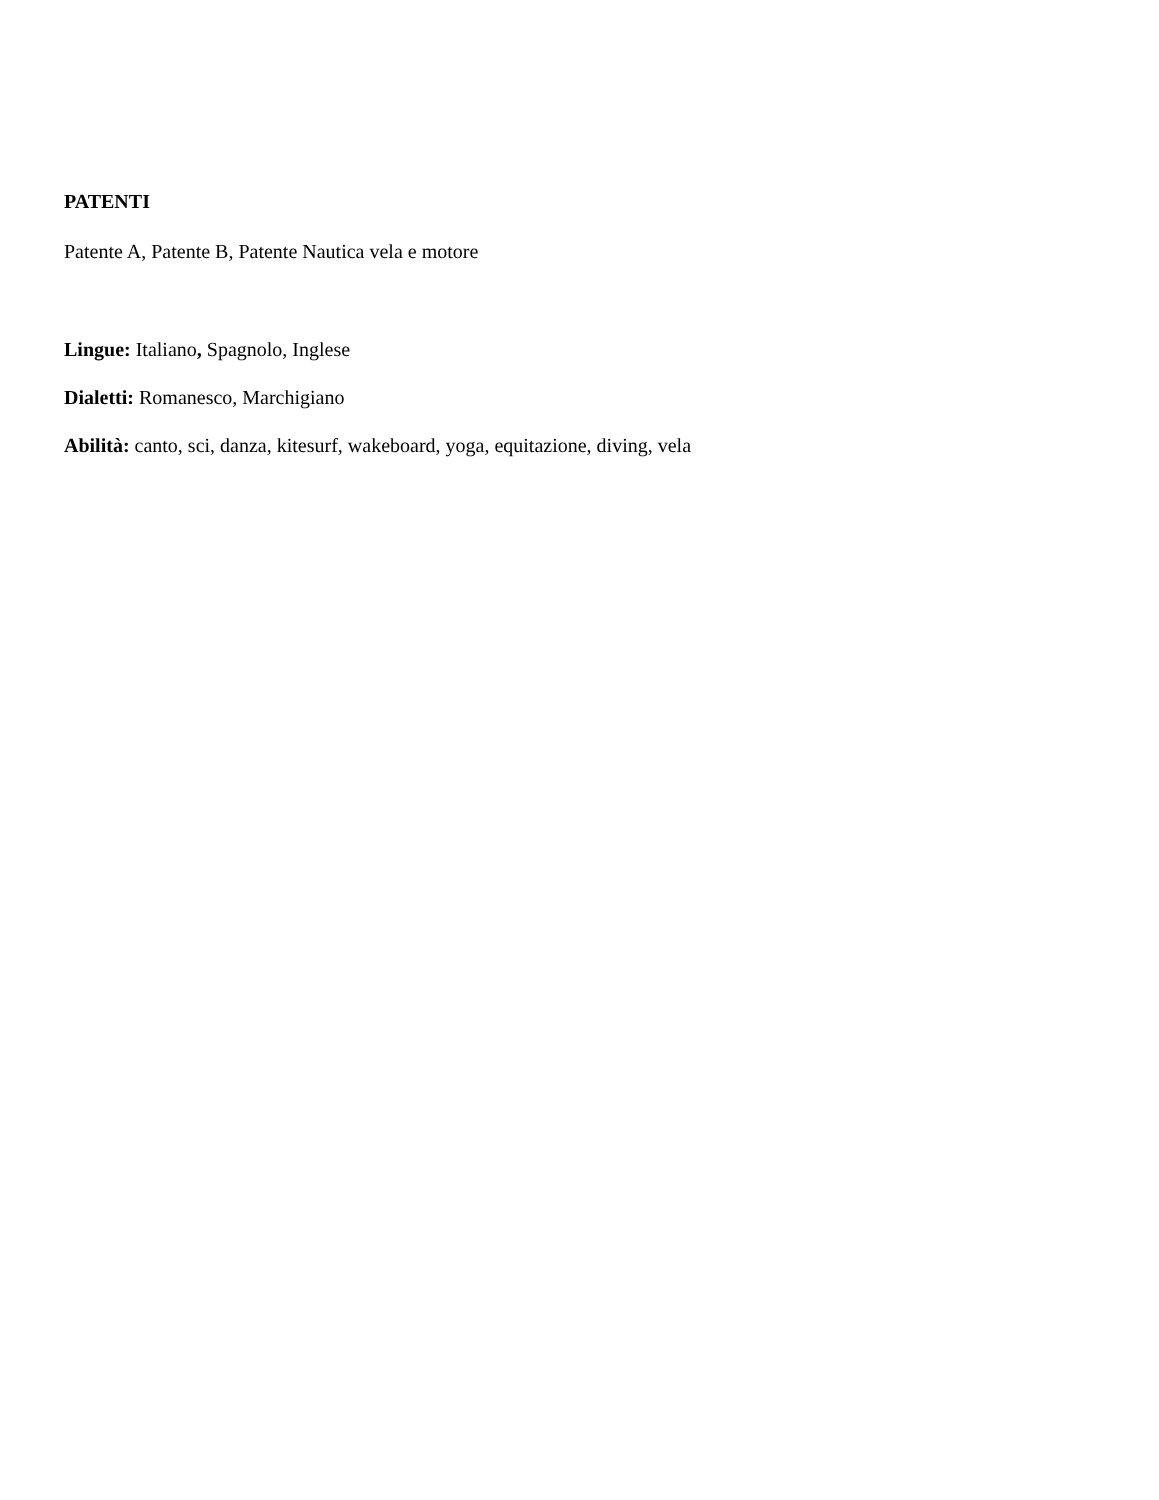PATENTI
Patente A, Patente B, Patente Nautica vela e motore
Lingue: Italiano, Spagnolo, Inglese
Dialetti: Romanesco, Marchigiano
Abilità: canto, sci, danza, kitesurf, wakeboard, yoga, equitazione, diving, vela